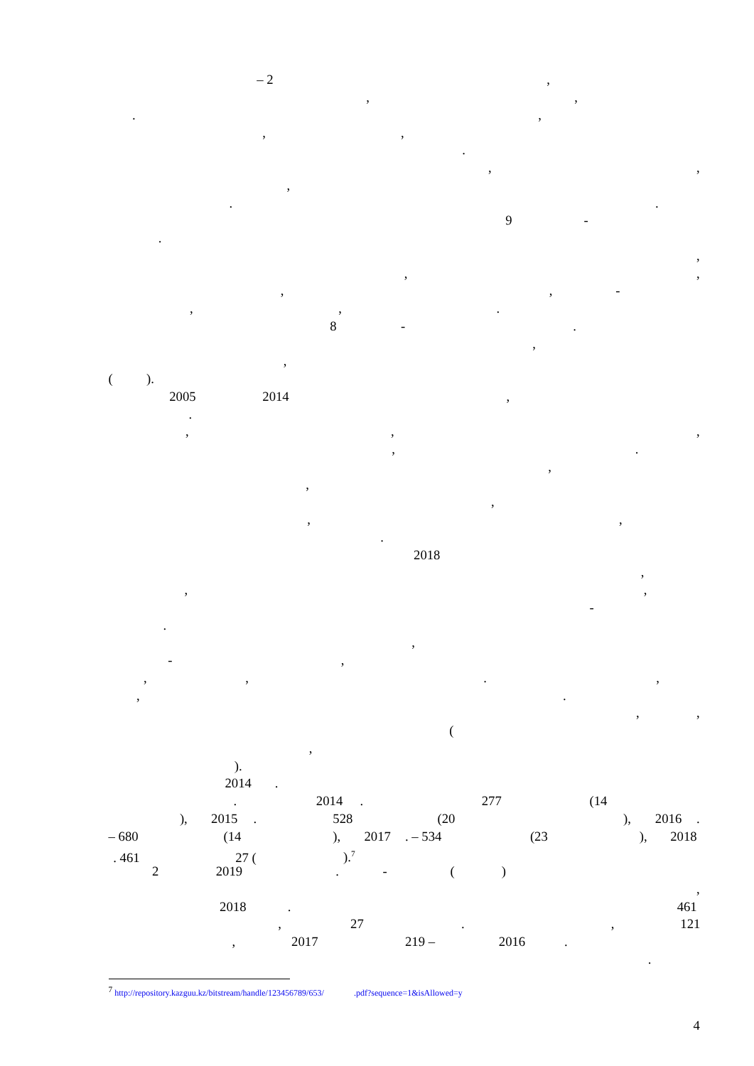– 2,
,,
.,
,,
.
,,
,
..
9 -
.
,
,,
,, -
,,.
8 -.
,
,
().
2005 2014,
.
,,,
,.
,
,
,
,,
.
2018
,
,,
-
.
,
-,
,,.,
,.
,,
(
,
).
2014.
. 2014. 277 (14
), 2015. 528 (20), 2016.
– 680 (14), 2017. – 534 (23), 2018
. 461 27 ().<sup>7</sup>
2 2019. - ()
,
2018. 461
, 27., 121
, 2017 219 – 2016.
.
<sup>7</sup> http://repository.kazguu.kz/bitstream/handle/123456789/653/ .pdf?sequence=1&isAllowed=y
4